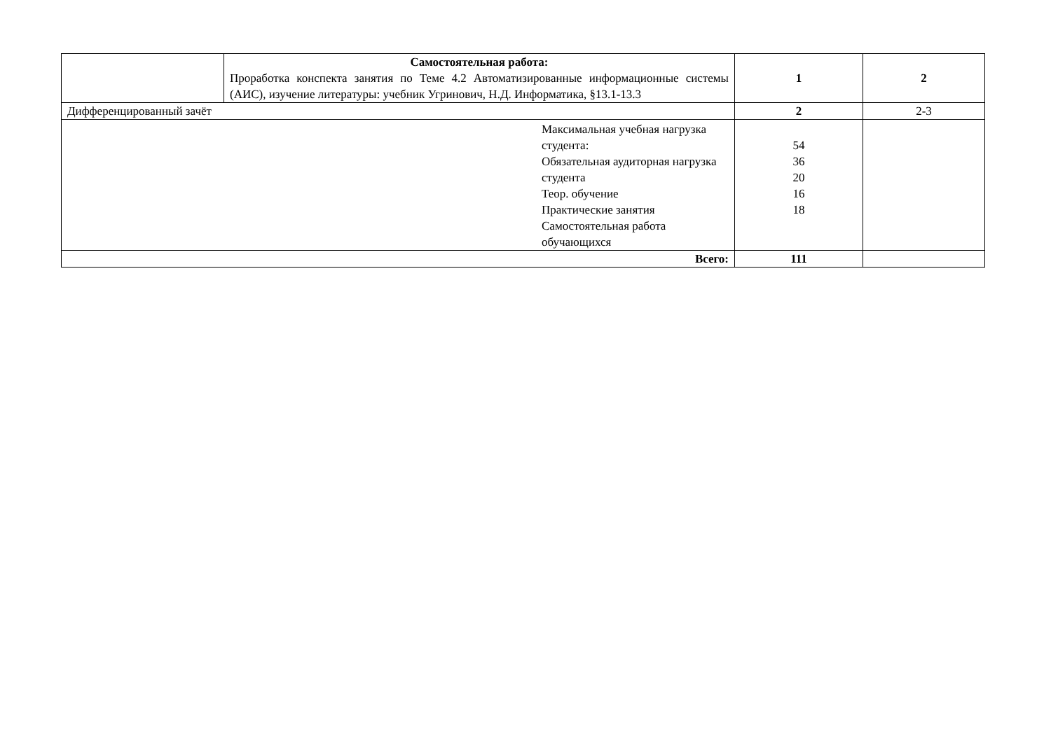| | Самостоятельная работа: Проработка конспекта занятия по Теме 4.2 Автоматизированные информационные системы (АИС), изучение литературы: учебник Угринович, Н.Д. Информатика, §13.1-13.3 | 1 | 2 |
| Дифференцированный зачёт | | 2 | 2-3 |
| Максимальная учебная нагрузка студента: Обязательная аудиторная нагрузка студента Теор. обучение Практические занятия Самостоятельная работа обучающихся | | 54 36 20 16 18 | |
| Всего: | | 111 | |